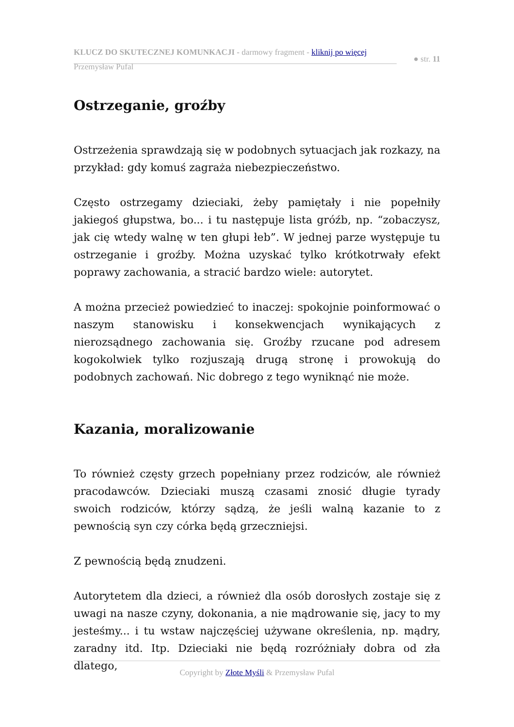KLUCZ DO SKUTECZNEJ KOMUNKACJI - darmowy fragment - kliknij po więcej
● str. 11
Przemysław Pufal
Ostrzeganie, groźby
Ostrzeżenia sprawdzają się w podobnych sytuacjach jak rozkazy, na przykład: gdy komuś zagraża niebezpieczeństwo.
Często ostrzegamy dzieciaki, żeby pamiętały i nie popełniły jakiegoś głupstwa, bo... i tu następuje lista gróźb, np. “zobaczysz, jak cię wtedy walnę w ten głupi łeb”. W jednej parze występuje tu ostrzeganie i groźby. Można uzyskać tylko krótkotrwały efekt poprawy zachowania, a stracić bardzo wiele: autorytet.
A można przecież powiedzieć to inaczej: spokojnie poinformować o naszym stanowisku i konsekwencjach wynikających z nierozsądnego zachowania się. Groźby rzucane pod adresem kogokolwiek tylko rozjuszają drugą stronę i prowokują do podobnych zachowań. Nic dobrego z tego wyniknąć nie może.
Kazania, moralizowanie
To również częsty grzech popełniany przez rodziców, ale również pracodawców. Dzieciaki muszą czasami znosić długie tyrady swoich rodziców, którzy sądzą, że jeśli walną kazanie to z pewnością syn czy córka będą grzeczniejsi.
Z pewnością będą znudzeni.
Autorytetem dla dzieci, a również dla osób dorosłych zostaje się z uwagi na nasze czyny, dokonania, a nie mądrowanie się, jacy to my jesteśmy... i tu wstaw najczęściej używane określenia, np. mądry, zaradny itd. Itp. Dzieciaki nie będą rozróżniały dobra od zła dlatego,
Copyright by Złote Myśli & Przemysław Pufal